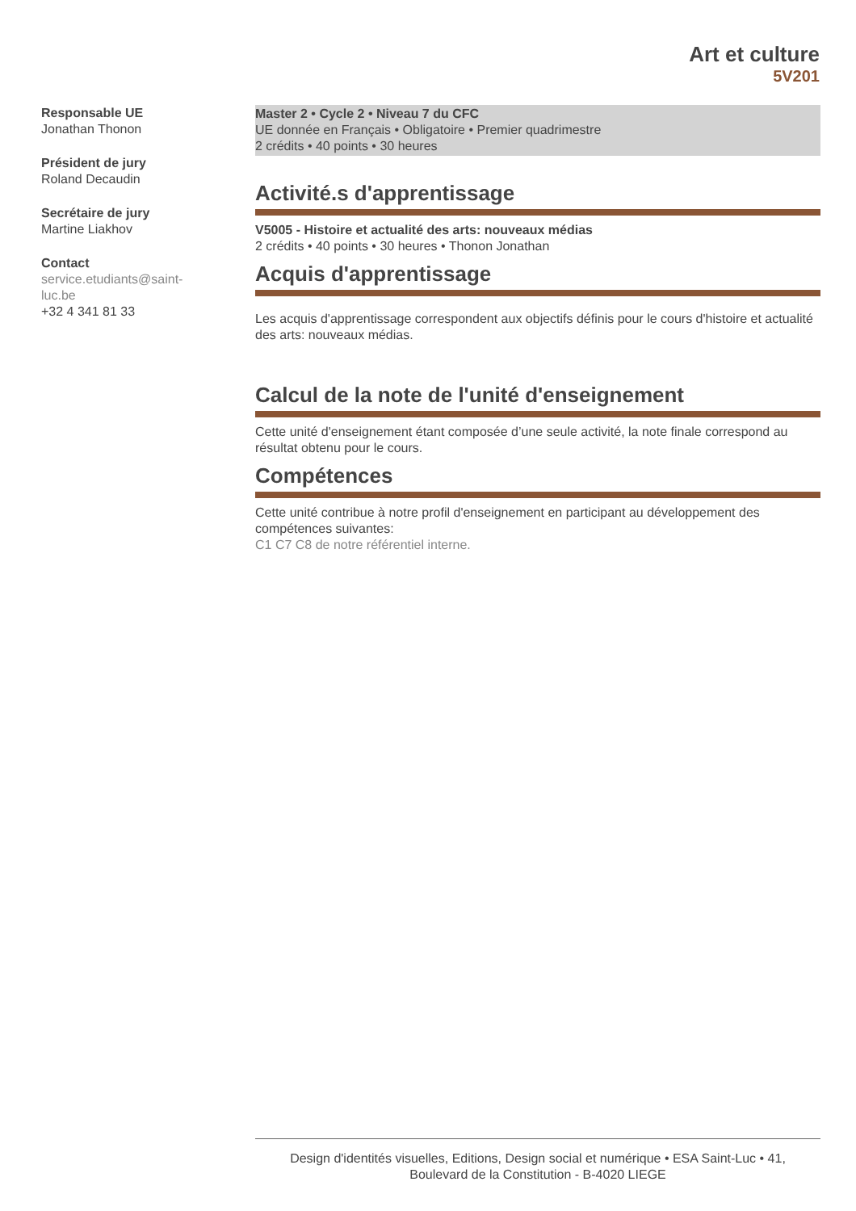Art et culture
5V201
Responsable UE
Jonathan Thonon
Président de jury
Roland Decaudin
Secrétaire de jury
Martine Liakhov
Contact
service.etudiants@saint-
luc.be
+32 4 341 81 33
Master 2 • Cycle 2 • Niveau 7 du CFC
UE donnée en Français • Obligatoire • Premier quadrimestre
2 crédits • 40 points • 30 heures
Activité.s d'apprentissage
V5005 - Histoire et actualité des arts: nouveaux médias
2 crédits • 40 points • 30 heures • Thonon Jonathan
Acquis d'apprentissage
Les acquis d'apprentissage correspondent aux objectifs définis pour le cours d'histoire et actualité des arts: nouveaux médias.
Calcul de la note de l'unité d'enseignement
Cette unité d'enseignement étant composée d’une seule activité, la note finale correspond au résultat obtenu pour le cours.
Compétences
Cette unité contribue à notre profil d'enseignement en participant au développement des compétences suivantes:
C1 C7 C8 de notre référentiel interne.
Design d'identités visuelles, Editions, Design social et numérique • ESA Saint-Luc • 41,
Boulevard de la Constitution - B-4020 LIEGE